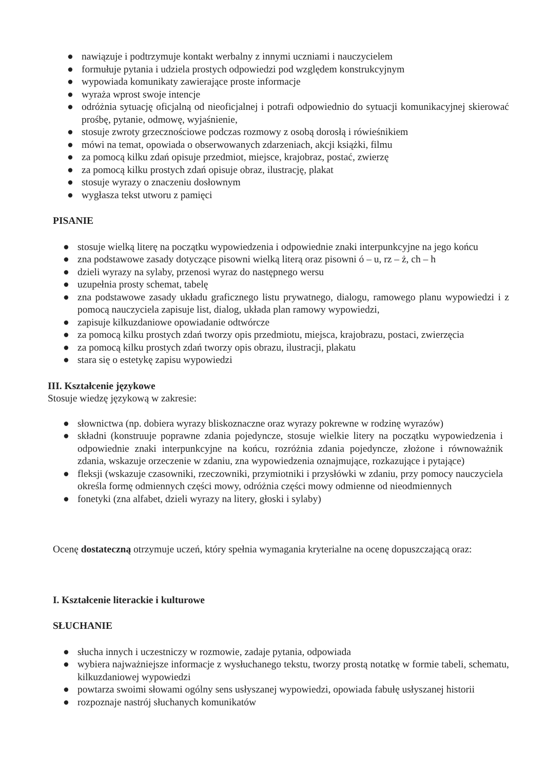● nawiązuje i podtrzymuje kontakt werbalny z innymi uczniami i nauczycielem
● formułuje pytania i udziela prostych odpowiedzi pod względem konstrukcyjnym
● wypowiada komunikaty zawierające proste informacje
● wyraża wprost swoje intencje
● odróżnia sytuację oficjalną od nieoficjalnej i potrafi odpowiednio do sytuacji komunikacyjnej skierować prośbę, pytanie, odmowę, wyjaśnienie,
● stosuje zwroty grzecznościowe podczas rozmowy z osobą dorosłą i rówieśnikiem
● mówi na temat, opowiada o obserwowanych zdarzeniach, akcji książki, filmu
● za pomocą kilku zdań opisuje przedmiot, miejsce, krajobraz, postać, zwierzę
● za pomocą kilku prostych zdań opisuje obraz, ilustrację, plakat
● stosuje wyrazy o znaczeniu dosłownym
● wygłasza tekst utworu z pamięci
PISANIE
● stosuje wielką literę na początku wypowiedzenia i odpowiednie znaki interpunkcyjne na jego końcu
● zna podstawowe zasady dotyczące pisowni wielką literą oraz pisowni ó – u, rz – ż, ch – h
● dzieli wyrazy na sylaby, przenosi wyraz do następnego wersu
● uzupełnia prosty schemat, tabelę
● zna podstawowe zasady układu graficznego listu prywatnego, dialogu, ramowego planu wypowiedzi i z pomocą nauczyciela zapisuje list, dialog, układa plan ramowy wypowiedzi,
● zapisuje kilkuzdaniowe opowiadanie odtwórcze
● za pomocą kilku prostych zdań tworzy opis przedmiotu, miejsca, krajobrazu, postaci, zwierzęcia
● za pomocą kilku prostych zdań tworzy opis obrazu, ilustracji, plakatu
● stara się o estetykę zapisu wypowiedzi
III. Kształcenie językowe
Stosuje wiedzę językową w zakresie:
● słownictwa (np. dobiera wyrazy bliskoznaczne oraz wyrazy pokrewne w rodzinę wyrazów)
● składni (konstruuje poprawne zdania pojedyncze, stosuje wielkie litery na początku wypowiedzenia i odpowiednie znaki interpunkcyjne na końcu, rozróżnia zdania pojedyncze, złożone i równoważnik zdania, wskazuje orzeczenie w zdaniu, zna wypowiedzenia oznajmujące, rozkazujące i pytające)
● fleksji (wskazuje czasowniki, rzeczowniki, przymiotniki i przysłówki w zdaniu, przy pomocy nauczyciela określa formę odmiennych części mowy, odróżnia części mowy odmienne od nieodmiennych
● fonetyki (zna alfabet, dzieli wyrazy na litery, głoski i sylaby)
Ocenę dostateczną otrzymuje uczeń, który spełnia wymagania kryterialne na ocenę dopuszczającą oraz:
I. Kształcenie literackie i kulturowe
SŁUCHANIE
● słucha innych i uczestniczy w rozmowie, zadaje pytania, odpowiada
● wybiera najważniejsze informacje z wysłuchanego tekstu, tworzy prostą notatkę w formie tabeli, schematu, kilkuzdaniowej wypowiedzi
● powtarza swoimi słowami ogólny sens usłyszanej wypowiedzi, opowiada fabułę usłyszanej historii
● rozpoznaje nastrój słuchanych komunikatów